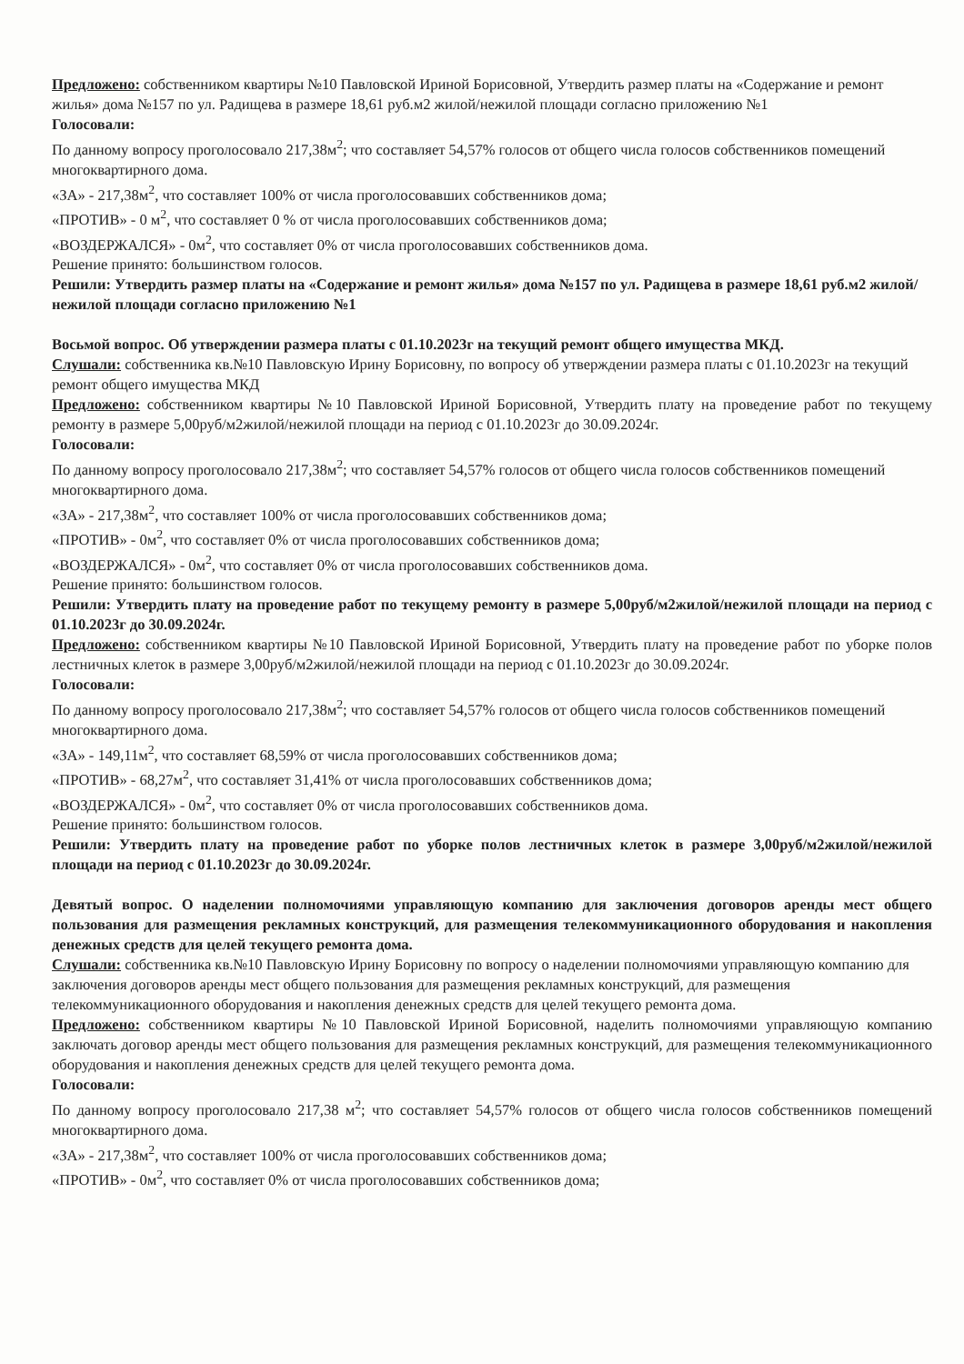Предложено: собственником квартиры №10 Павловской Ириной Борисовной, Утвердить размер платы на «Содержание и ремонт жилья» дома №157 по ул. Радищева в размере 18,61 руб.м2 жилой/нежилой площади согласно приложению №1
Голосовали:
По данному вопросу проголосовало 217,38м<sup>2</sup>; что составляет 54,57% голосов от общего числа голосов собственников помещений многоквартирного дома.
«ЗА» - 217,38м<sup>2</sup>, что составляет 100% от числа проголосовавших собственников дома;
«ПРОТИВ» - 0 м<sup>2</sup>, что составляет 0 % от числа проголосовавших собственников дома;
«ВОЗДЕРЖАЛСЯ» - 0м<sup>2</sup>, что составляет 0% от числа проголосовавших собственников дома.
Решение принято: большинством голосов.
Решили: Утвердить размер платы на «Содержание и ремонт жилья» дома №157 по ул. Радищева в размере 18,61 руб.м2 жилой/нежилой площади согласно приложению №1
Восьмой вопрос. Об утверждении размера платы с 01.10.2023г на текущий ремонт общего имущества МКД.
Слушали: собственника кв.№10 Павловскую Ирину Борисовну, по вопросу об утверждении размера платы с 01.10.2023г на текущий ремонт общего имущества МКД
Предложено: собственником квартиры №10 Павловской Ириной Борисовной, Утвердить плату на проведение работ по текущему ремонту в размере 5,00руб/м2жилой/нежилой площади на период с 01.10.2023г до 30.09.2024г.
Голосовали:
По данному вопросу проголосовало 217,38м<sup>2</sup>; что составляет 54,57% голосов от общего числа голосов собственников помещений многоквартирного дома.
«ЗА» - 217,38м<sup>2</sup>, что составляет 100% от числа проголосовавших собственников дома;
«ПРОТИВ» - 0м<sup>2</sup>, что составляет 0% от числа проголосовавших собственников дома;
«ВОЗДЕРЖАЛСЯ» - 0м<sup>2</sup>, что составляет 0% от числа проголосовавших собственников дома.
Решение принято: большинством голосов.
Решили: Утвердить плату на проведение работ по текущему ремонту в размере 5,00руб/м2жилой/нежилой площади на период с 01.10.2023г до 30.09.2024г.
Предложено: собственником квартиры №10 Павловской Ириной Борисовной, Утвердить плату на проведение работ по уборке полов лестничных клеток в размере 3,00руб/м2жилой/нежилой площади на период с 01.10.2023г до 30.09.2024г.
Голосовали:
По данному вопросу проголосовало 217,38м<sup>2</sup>; что составляет 54,57% голосов от общего числа голосов собственников помещений многоквартирного дома.
«ЗА» - 149,11м<sup>2</sup>, что составляет 68,59% от числа проголосовавших собственников дома;
«ПРОТИВ» - 68,27м<sup>2</sup>, что составляет 31,41% от числа проголосовавших собственников дома;
«ВОЗДЕРЖАЛСЯ» - 0м<sup>2</sup>, что составляет 0% от числа проголосовавших собственников дома.
Решение принято: большинством голосов.
Решили: Утвердить плату на проведение работ по уборке полов лестничных клеток в размере 3,00руб/м2жилой/нежилой площади на период с 01.10.2023г до 30.09.2024г.
Девятый вопрос. О наделении полномочиями управляющую компанию для заключения договоров аренды мест общего пользования для размещения рекламных конструкций, для размещения телекоммуникационного оборудования и накопления денежных средств для целей текущего ремонта дома.
Слушали: собственника кв.№10 Павловскую Ирину Борисовну по вопросу о наделении полномочиями управляющую компанию для заключения договоров аренды мест общего пользования для размещения рекламных конструкций, для размещения телекоммуникационного оборудования и накопления денежных средств для целей текущего ремонта дома.
Предложено: собственником квартиры №10 Павловской Ириной Борисовной, наделить полномочиями управляющую компанию заключать договор аренды мест общего пользования для размещения рекламных конструкций, для размещения телекоммуникационного оборудования и накопления денежных средств для целей текущего ремонта дома.
Голосовали:
По данному вопросу проголосовало 217,38 м<sup>2</sup>; что составляет 54,57% голосов от общего числа голосов собственников помещений многоквартирного дома.
«ЗА» - 217,38м<sup>2</sup>, что составляет 100% от числа проголосовавших собственников дома;
«ПРОТИВ» - 0м<sup>2</sup>, что составляет 0% от числа проголосовавших собственников дома;